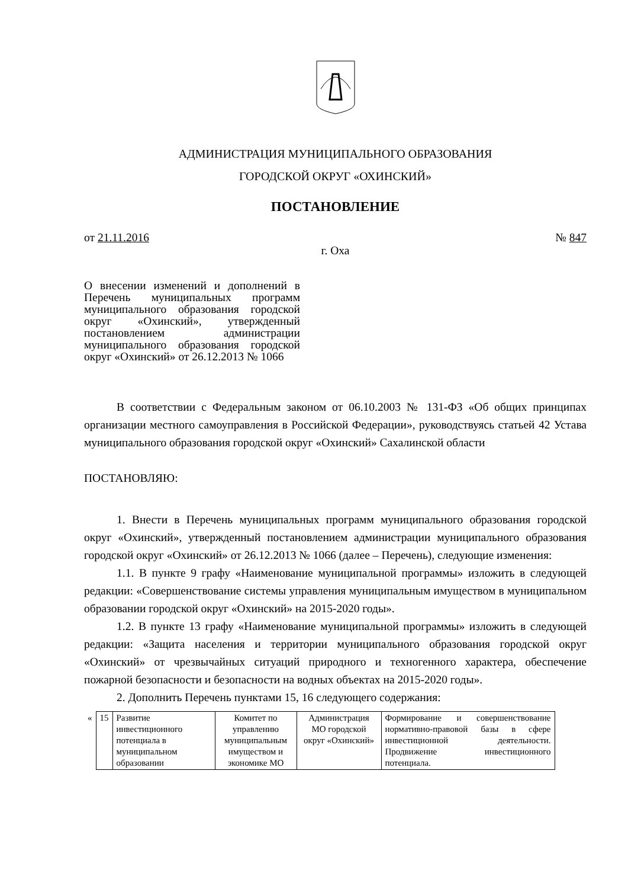АДМИНИСТРАЦИЯ МУНИЦИПАЛЬНОГО ОБРАЗОВАНИЯ
ГОРОДСКОЙ ОКРУГ «ОХИНСКИЙ»
ПОСТАНОВЛЕНИЕ
от 21.11.2016 № 847
г. Оха
О внесении изменений и дополнений в Перечень муниципальных программ муниципального образования городской округ «Охинский», утвержденный постановлением администрации муниципального образования городской округ «Охинский» от 26.12.2013 № 1066
В соответствии с Федеральным законом от 06.10.2003 № 131-ФЗ «Об общих принципах организации местного самоуправления в Российской Федерации», руководствуясь статьей 42 Устава муниципального образования городской округ «Охинский» Сахалинской области
ПОСТАНОВЛЯЮ:
1. Внести в Перечень муниципальных программ муниципального образования городской округ «Охинский», утвержденный постановлением администрации муниципального образования городской округ «Охинский» от 26.12.2013 № 1066 (далее – Перечень), следующие изменения:
1.1. В пункте 9 графу «Наименование муниципальной программы» изложить в следующей редакции: «Совершенствование системы управления муниципальным имуществом в муниципальном образовании городской округ «Охинский» на 2015-2020 годы».
1.2. В пункте 13 графу «Наименование муниципальной программы» изложить в следующей редакции: «Защита населения и территории муниципального образования городской округ «Охинский» от чрезвычайных ситуаций природного и техногенного характера, обеспечение пожарной безопасности и безопасности на водных объектах на 2015-2020 годы».
2. Дополнить Перечень пунктами 15, 16 следующего содержания:
| « | 15 | Развитие инвестиционного потенциала в муниципальном образовании | Комитет по управлению муниципальным имуществом и экономике МО | Администрация МО городской округ «Охинский» | Формирование и совершенствование нормативно-правовой базы в сфере инвестиционной деятельности. Продвижение инвестиционного потенциала. |